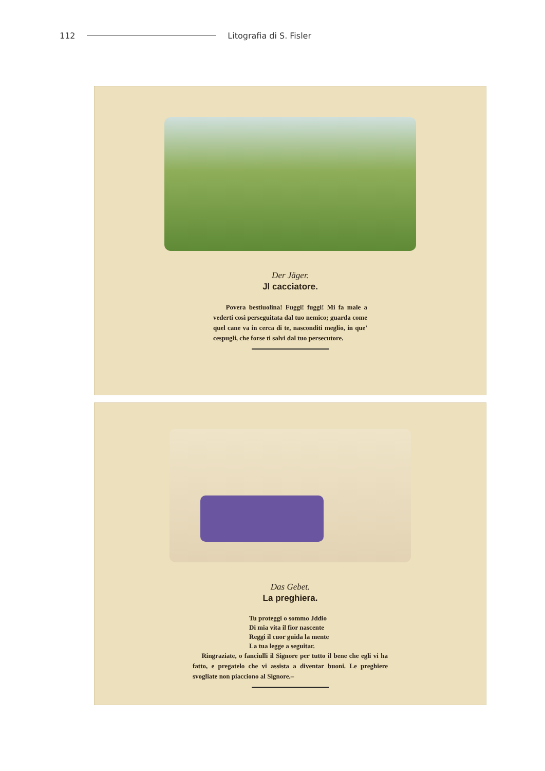112 Litografia di S. Fisler
Der Jäger.
Jl cacciatore.
Povera bestiuolina! Fuggi! fuggi! Mi fa male a vederti così perseguitata dal tuo nemico; guarda come quel cane va in cerca di te, nasconditi meglio, in que' cespugli, che forse ti salvi dal tuo persecutore.
Das Gebet.
La preghiera.
Tu proteggi o sommo Jddio
Di mia vita il fior nascente
Reggi il cuor guida la mente
La tua legge a seguitar.
Ringraziate, o fanciulli il Signore per tutto il bene che egli vi ha fatto, e pregatelo che vi assista a diventar buoni. Le preghiere svogliate non piacciono al Signore.–